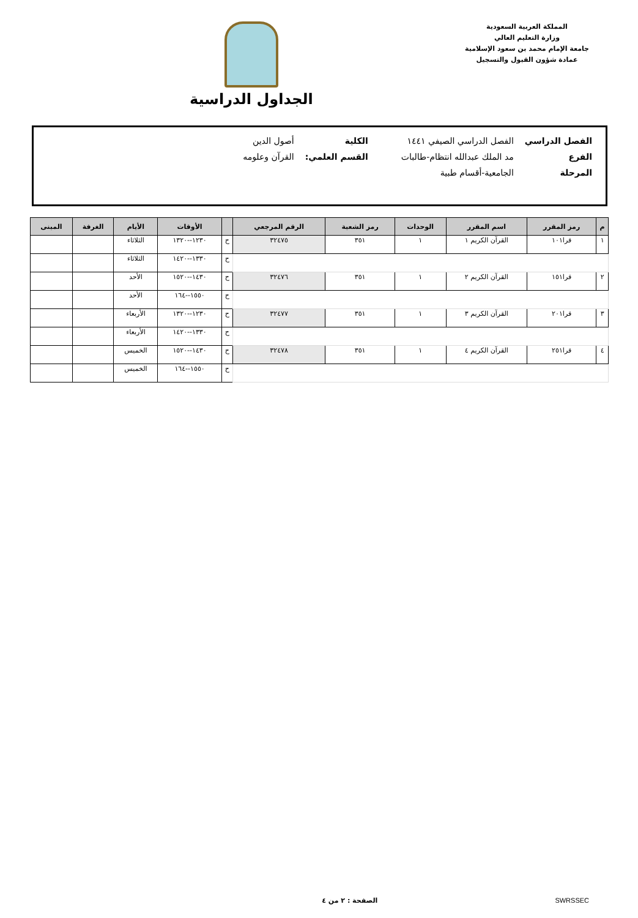المملكة العربية السعودية
وزارة التعليم العالي
جامعة الإمام محمد بن سعود الإسلامية
عمادة شؤون القبول والتسجيل
الجداول الدراسية
| الفصل الدراسي | الفصل الدراسي الصيفي ١٤٤١ | الكلية | أصول الدين |
| الفرع | مد الملك عبدالله انتظام-طالبات | القسم العلمي: | القرآن وعلومه |
| المرحلة | الجامعية-أقسام طبية | | |
| م | رمز المقرر | اسم المقرر | الوحدات | رمز الشعبة | الرقم المرجعي | | الأوقات | الأيام | الغرفة | المبنى |
| --- | --- | --- | --- | --- | --- | --- | --- | --- | --- | --- |
| ١ | قرا١٠١ | القرآن الكريم ١ | ١ | ٣٥١ | ٣٢٤٧٥ | ح | ١٢٣٠--١٣٢٠ | الثلاثاء | | |
| | | | | | | ح | ١٣٣٠--١٤٢٠ | الثلاثاء | | |
| ٢ | قرا١٥١ | القرآن الكريم ٢ | ١ | ٣٥١ | ٣٢٤٧٦ | ح | ١٤٣٠--١٥٢٠ | الأحد | | |
| | | | | | | ح | ١٥٥٠--١٦٤ | الأحد | | |
| ٣ | قرا٢٠١ | القرآن الكريم ٣ | ١ | ٣٥١ | ٣٢٤٧٧ | ح | ١٢٣٠--١٣٢٠ | الأربعاء | | |
| | | | | | | ح | ١٣٣٠--١٤٢٠ | الأربعاء | | |
| ٤ | قرا٢٥١ | القرآن الكريم ٤ | ١ | ٣٥١ | ٣٢٤٧٨ | ح | ١٤٣٠--١٥٢٠ | الخميس | | |
| | | | | | | ح | ١٥٥٠--١٦٤ | الخميس | | |
SWRSSEC الصفحة : ٢ من ٤